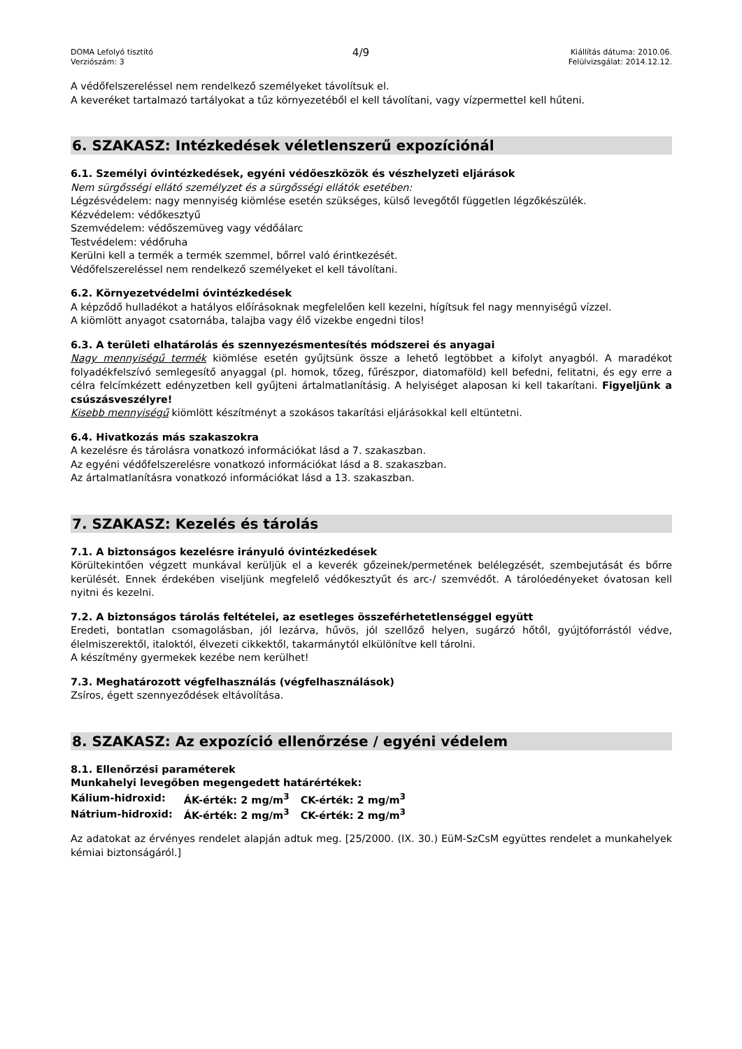DOMA Lefolyó tisztító
Verziószám: 3
4/9
Kiállítás dátuma: 2010.06.
Felülvizsgálat: 2014.12.12.
A védőfelszereléssel nem rendelkező személyeket távolítsuk el.
A keveréket tartalmazó tartályokat a tűz környezetéből el kell távolítani, vagy vízpermettel kell hűteni.
6. SZAKASZ: Intézkedések véletlenszerű expozíciónál
6.1. Személyi óvintézkedések, egyéni védőeszközök és vészhelyzeti eljárások
Nem sürgősségi ellátó személyzet és a sürgősségi ellátók esetében:
Légzésvédelem: nagy mennyiség kiömlése esetén szükséges, külső levegőtől független légzőkészülék.
Kézvédelem: védőkesztyű
Szemvédelem: védőszemüveg vagy védőálarc
Testvédelem: védőruha
Kerülni kell a termék a termék szemmel, bőrrel való érintkezését.
Védőfelszereléssel nem rendelkező személyeket el kell távolítani.
6.2. Környezetvédelmi óvintézkedések
A képződő hulladékot a hatályos előírásoknak megfelelően kell kezelni, hígítsuk fel nagy mennyiségű vízzel.
A kiömlött anyagot csatornába, talajba vagy élő vizekbe engedni tilos!
6.3. A területi elhatárolás és szennyezésmentesítés módszerei és anyagai
Nagy mennyiségű termék kiömlése esetén gyűjtsünk össze a lehető legtöbbet a kifolyt anyagból. A maradékot folyadékfelszívó semlegesítő anyaggal (pl. homok, tőzeg, fűrészpor, diatomaföld) kell befedni, felitatni, és egy erre a célra felcímkézett edényzetben kell gyűjteni ártalmatlanításig. A helyiséget alaposan ki kell takarítani. Figyeljünk a csúszásveszélyre!
Kisebb mennyiségű kiömlött készítményt a szokásos takarítási eljárásokkal kell eltüntetni.
6.4. Hivatkozás más szakaszokra
A kezelésre és tárolásra vonatkozó információkat lásd a 7. szakaszban.
Az egyéni védőfelszerelésre vonatkozó információkat lásd a 8. szakaszban.
Az ártalmatlanításra vonatkozó információkat lásd a 13. szakaszban.
7. SZAKASZ: Kezelés és tárolás
7.1. A biztonságos kezelésre irányuló óvintézkedések
Körültekintően végzett munkával kerüljük el a keverék gőzeinek/permetének belélegzését, szembejutását és bőrre kerülését. Ennek érdekében viseljünk megfelelő védőkesztyűt és arc-/ szemvédőt. A tárolóedényeket óvatosan kell nyitni és kezelni.
7.2. A biztonságos tárolás feltételei, az esetleges összeférhetetlenséggel együtt
Eredeti, bontatlan csomagolásban, jól lezárva, hűvös, jól szellőző helyen, sugárzó hőtől, gyújtóforrástól védve, élelmiszerektől, italoktól, élvezeti cikkektől, takarmánytól elkülönítve kell tárolni.
A készítmény gyermekek kezébe nem kerülhet!
7.3. Meghatározott végfelhasználás (végfelhasználások)
Zsíros, égett szennyeződések eltávolítása.
8. SZAKASZ: Az expozíció ellenőrzése / egyéni védelem
8.1. Ellenőrzési paraméterek
Munkahelyi levegőben megengedett határértékek:
| Kálium-hidroxid: | ÁK-érték: 2 mg/m<sup>3</sup> | CK-érték: 2 mg/m<sup>3</sup> |
| Nátrium-hidroxid: | ÁK-érték: 2 mg/m<sup>3</sup> | CK-érték: 2 mg/m<sup>3</sup> |
Az adatokat az érvényes rendelet alapján adtuk meg. [25/2000. (IX. 30.) EüM-SzCsM együttes rendelet a munkahelyek kémiai biztonságáról.]